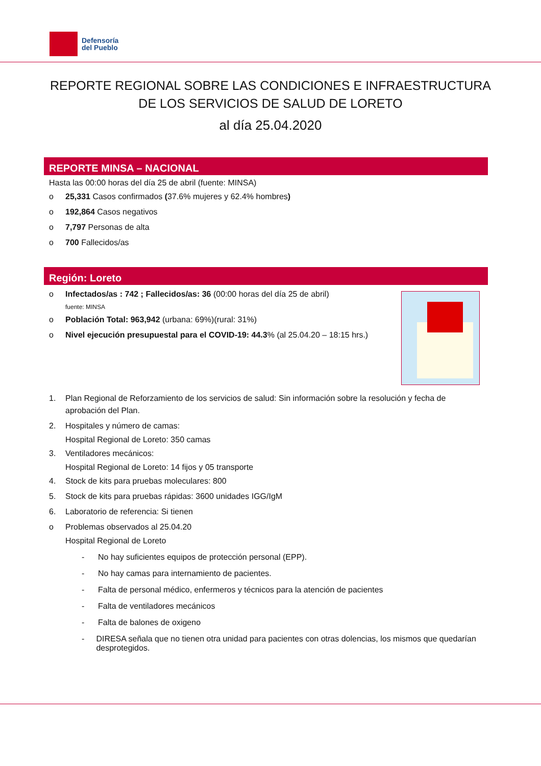Defensoría
del Pueblo
REPORTE REGIONAL SOBRE LAS CONDICIONES E INFRAESTRUCTURA DE LOS SERVICIOS DE SALUD DE LORETO
al día 25.04.2020
REPORTE MINSA – NACIONAL
Hasta las 00:00 horas del día 25 de abril (fuente: MINSA)
o 25,331 Casos confirmados (37.6% mujeres y 62.4% hombres)
o 192,864 Casos negativos
o 7,797 Personas de alta
o 700 Fallecidos/as
Región: Loreto
o Infectados/as : 742 ; Fallecidos/as: 36 (00:00 horas del día 25 de abril)
fuente: MINSA
o Población Total: 963,942 (urbana: 69%)(rural: 31%)
o Nivel ejecución presupuestal para el COVID-19: 44.3% (al 25.04.20 – 18:15 hrs.)
1. Plan Regional de Reforzamiento de los servicios de salud: Sin información sobre la resolución y fecha de aprobación del Plan.
2. Hospitales y número de camas:
Hospital Regional de Loreto: 350 camas
3. Ventiladores mecánicos:
Hospital Regional de Loreto: 14 fijos y 05 transporte
4. Stock de kits para pruebas moleculares: 800
5. Stock de kits para pruebas rápidas: 3600 unidades IGG/IgM
6. Laboratorio de referencia: Si tienen
o Problemas observados al 25.04.20
Hospital Regional de Loreto
- No hay suficientes equipos de protección personal (EPP).
- No hay camas para internamiento de pacientes.
- Falta de personal médico, enfermeros y técnicos para la atención de pacientes
- Falta de ventiladores mecánicos
- Falta de balones de oxigeno
- DIRESA señala que no tienen otra unidad para pacientes con otras dolencias, los mismos que quedarían desprotegidos.